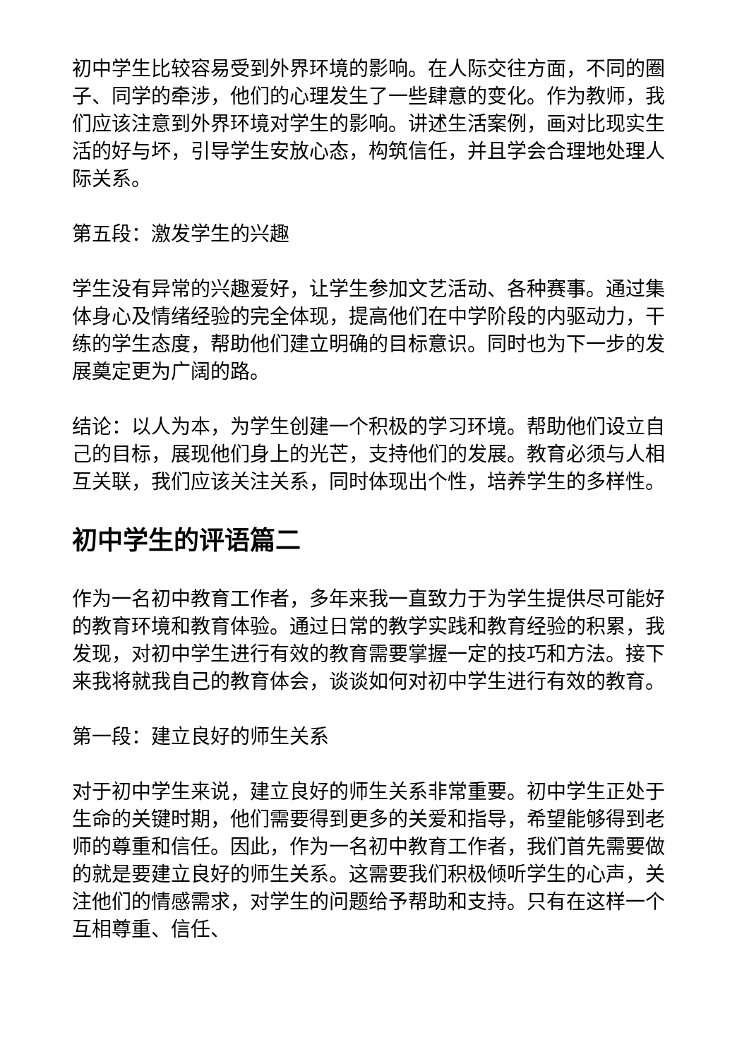初中学生比较容易受到外界环境的影响。在人际交往方面，不同的圈子、同学的牵涉，他们的心理发生了一些肆意的变化。作为教师，我们应该注意到外界环境对学生的影响。讲述生活案例，画对比现实生活的好与坏，引导学生安放心态，构筑信任，并且学会合理地处理人际关系。
第五段：激发学生的兴趣
学生没有异常的兴趣爱好，让学生参加文艺活动、各种赛事。通过集体身心及情绪经验的完全体现，提高他们在中学阶段的内驱动力，干练的学生态度，帮助他们建立明确的目标意识。同时也为下一步的发展奠定更为广阔的路。
结论：以人为本，为学生创建一个积极的学习环境。帮助他们设立自己的目标，展现他们身上的光芒，支持他们的发展。教育必须与人相互关联，我们应该关注关系，同时体现出个性，培养学生的多样性。
初中学生的评语篇二
作为一名初中教育工作者，多年来我一直致力于为学生提供尽可能好的教育环境和教育体验。通过日常的教学实践和教育经验的积累，我发现，对初中学生进行有效的教育需要掌握一定的技巧和方法。接下来我将就我自己的教育体会，谈谈如何对初中学生进行有效的教育。
第一段：建立良好的师生关系
对于初中学生来说，建立良好的师生关系非常重要。初中学生正处于生命的关键时期，他们需要得到更多的关爱和指导，希望能够得到老师的尊重和信任。因此，作为一名初中教育工作者，我们首先需要做的就是要建立良好的师生关系。这需要我们积极倾听学生的心声，关注他们的情感需求，对学生的问题给予帮助和支持。只有在这样一个互相尊重、信任、